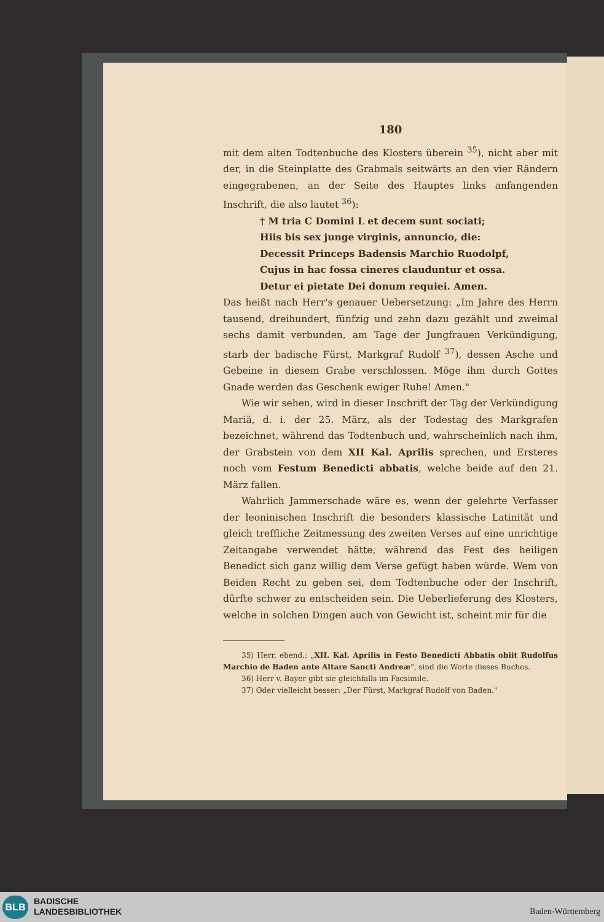180
mit dem alten Todtenbuche des Klosters überein <sup>35</sup>), nicht aber mit der, in die Steinplatte des Grabmals seitwärts an den vier Rändern eingegrabenen, an der Seite des Hauptes links anfangenden Inschrift, die also lautet <sup>36</sup>):
† M tria C Domini L et decem sunt sociati;
Hiis bis sex junge virginis, annuncio, die:
Decessit Princeps Badensis Marchio Ruodolpf,
Cujus in hac fossa cineres clauduntur et ossa.
Detur ei pietate Dei donum requiei. Amen.
Das heißt nach Herr's genauer Uebersetzung: „Im Jahre des Herrn tausend, dreihundert, fünfzig und zehn dazu gezählt und zweimal sechs damit verbunden, am Tage der Jungfrauen Verkündigung, starb der badische Fürst, Markgraf Rudolf <sup>37</sup>), dessen Asche und Gebeine in diesem Grabe verschlossen. Möge ihm durch Gottes Gnade werden das Geschenk ewiger Ruhe! Amen."
Wie wir sehen, wird in dieser Inschrift der Tag der Verkündigung Mariä, d. i. der 25. März, als der Todestag des Markgrafen bezeichnet, während das Todtenbuch und, wahrscheinlich nach ihm, der Grabstein von dem XII Kal. Aprilis sprechen, und Ersteres noch vom Festum Benedicti abbatis, welche beide auf den 21. März fallen.
Wahrlich Jammerschade wäre es, wenn der gelehrte Verfasser der leoninischen Inschrift die besonders klassische Latinität und gleich treffliche Zeitmessung des zweiten Verses auf eine unrichtige Zeitangabe verwendet hätte, während das Fest des heiligen Benedict sich ganz willig dem Verse gefügt haben würde. Wem von Beiden Recht zu geben sei, dem Todtenbuche oder der Inschrift, dürfte schwer zu entscheiden sein. Die Ueberlieferung des Klosters, welche in solchen Dingen auch von Gewicht ist, scheint mir für die
35) Herr, ebend.: „XII. Kal. Aprilis in Festo Benedicti Abbatis obiit Rudolfus Marchio de Baden ante Altare Sancti Andreæ", sind die Worte dieses Buches.
36) Herr v. Bayer gibt sie gleichfalls im Facsimile.
37) Oder vielleicht besser: „Der Fürst, Markgraf Rudolf von Baden."
BLB
BADISCHE
LANDESBIBLIOTHEK
Baden-Württemberg